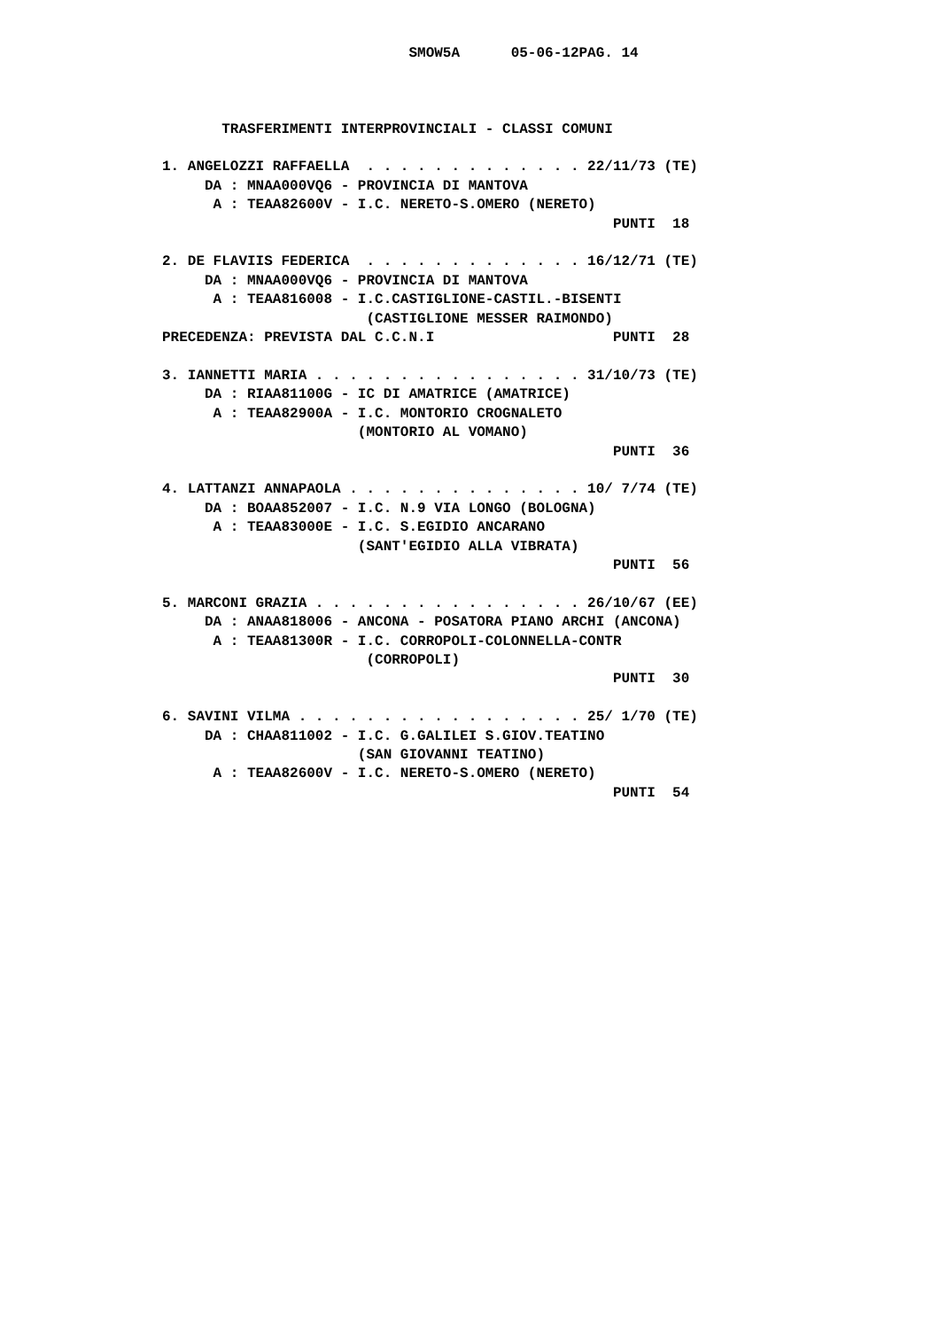SMOW5A      05-06-12PAG. 14



       TRASFERIMENTI INTERPROVINCIALI - CLASSI COMUNI

1. ANGELOZZI RAFFAELLA  . . . . . . . . . . . . . 22/11/73 (TE)
     DA : MNAA000VQ6 - PROVINCIA DI MANTOVA
      A : TEAA82600V - I.C. NERETO-S.OMERO (NERETO)
                                                     PUNTI  18

2. DE FLAVIIS FEDERICA  . . . . . . . . . . . . . 16/12/71 (TE)
     DA : MNAA000VQ6 - PROVINCIA DI MANTOVA
      A : TEAA816008 - I.C.CASTIGLIONE-CASTIL.-BISENTI
                        (CASTIGLIONE MESSER RAIMONDO)
PRECEDENZA: PREVISTA DAL C.C.N.I                     PUNTI  28

3. IANNETTI MARIA . . . . . . . . . . . . . . . . 31/10/73 (TE)
     DA : RIAA81100G - IC DI AMATRICE (AMATRICE)
      A : TEAA82900A - I.C. MONTORIO CROGNALETO
                       (MONTORIO AL VOMANO)
                                                     PUNTI  36

4. LATTANZI ANNAPAOLA . . . . . . . . . . . . . . 10/ 7/74 (TE)
     DA : BOAA852007 - I.C. N.9 VIA LONGO (BOLOGNA)
      A : TEAA83000E - I.C. S.EGIDIO ANCARANO
                       (SANT'EGIDIO ALLA VIBRATA)
                                                     PUNTI  56

5. MARCONI GRAZIA . . . . . . . . . . . . . . . . 26/10/67 (EE)
     DA : ANAA818006 - ANCONA - POSATORA PIANO ARCHI (ANCONA)
      A : TEAA81300R - I.C. CORROPOLI-COLONNELLA-CONTR
                        (CORROPOLI)
                                                     PUNTI  30

6. SAVINI VILMA . . . . . . . . . . . . . . . . . 25/ 1/70 (TE)
     DA : CHAA811002 - I.C. G.GALILEI S.GIOV.TEATINO
                       (SAN GIOVANNI TEATINO)
      A : TEAA82600V - I.C. NERETO-S.OMERO (NERETO)
                                                     PUNTI  54